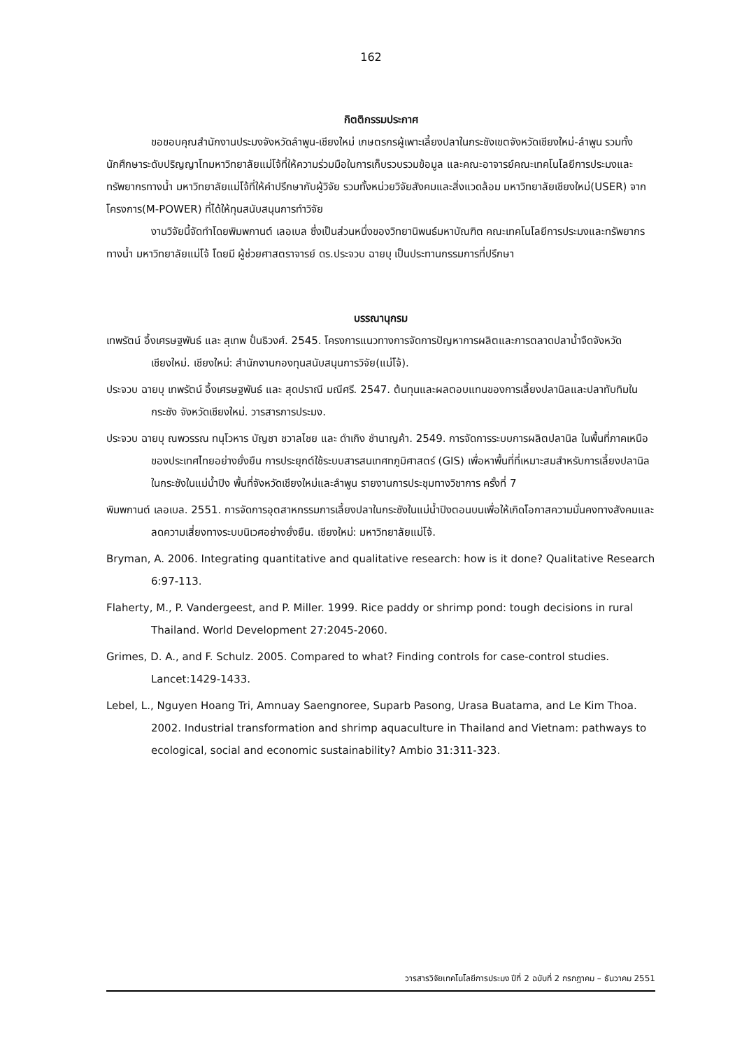162
กิตติกรรมประกาศ
ขอขอบคุณสำนักงานประมงจังหวัดลำพูน-เชียงใหม่ เกษตรกรผู้เพาะเลี้ยงปลาในกระชังเขตจังหวัดเชียงใหม่-ลำพูน รวมทั้งนักศึกษาระดับปริญญาโทมหาวิทยาลัยแม่โจ้ที่ให้ความร่วมมือในการเก็บรวบรวมข้อมูล และคณะอาจารย์คณะเทคโนโลยีการประมงและทรัพยากรทางน้ำ มหาวิทยาลัยแม่โจ้ที่ให้คำปรึกษากับผู้วิจัย รวมทั้งหน่วยวิจัยสังคมและสิ่งแวดล้อม มหาวิทยาลัยเชียงใหม่(USER) จากโครงการ(M-POWER) ที่ได้ให้ทุนสนับสนุนการทำวิจัย
งานวิจัยนี้จัดทำโดยพิมพกานต์ เลอเบล ซึ่งเป็นส่วนหนึ่งของวิทยานิพนธ์มหาบัณฑิต คณะเทคโนโลยีการประมงและทรัพยากรทางน้ำ มหาวิทยาลัยแม่โจ้ โดยมี ผู้ช่วยศาสตราจารย์ ดร.ประจวบ ฉายบุ เป็นประทานกรรมการที่ปรึกษา
บรรณานุกรม
เทพรัตน์ อึ้งเศรษฐพันธ์ และ สุเทพ ปั๋นธิวงศ์. 2545. โครงการแนวทางการจัดการปัญหาการผลิตและการตลาดปลาน้ำจืดจังหวัดเชียงใหม่. เชียงใหม่: สำนักงานกองทุนสนับสนุนการวิจัย(แม่โจ้).
ประจวบ ฉายบุ เทพรัตน์ อึ้งเศรษฐพันธ์ และ สุดปราณี มณีศรี. 2547. ต้นทุนและผลตอบแทนของการเลี้ยงปลานิลและปลาทับทิมในกระชัง จังหวัดเชียงใหม่. วารสารการประมง.
ประจวบ ฉายบุ ณพวรรณ ทนุโวหาร บัญชา ชวาลไชย และ ดำเกิง ชำนาญค้า. 2549. การจัดการระบบการผลิตปลานิล ในพื้นที่ภาคเหนือของประเทศไทยอย่างยั่งยืน การประยุกต์ใช้ระบบสารสนเทศทภูมิศาสตร์ (GIS) เพื่อหาพื้นที่ที่เหมาะสมสำหรับการเลี้ยงปลานิลในกระชังในแม่น้ำปิง พื้นที่จังหวัดเชียงใหม่และลำพูน รายงานการประชุมทางวิชาการ ครั้งที่ 7
พิมพกานต์ เลอเบล. 2551. การจัดการอุตสาหกรรมการเลี้ยงปลาในกระชังในแม่น้ำปิงตอนบนเพื่อให้เกิดโอกาสความมั่นคงทางสังคมและลดความเสี่ยงทางระบบนิเวศอย่างยั่งยืน. เชียงใหม่: มหาวิทยาลัยแม่โจ้.
Bryman, A. 2006. Integrating quantitative and qualitative research: how is it done? Qualitative Research 6:97-113.
Flaherty, M., P. Vandergeest, and P. Miller. 1999. Rice paddy or shrimp pond: tough decisions in rural Thailand. World Development 27:2045-2060.
Grimes, D. A., and F. Schulz. 2005. Compared to what? Finding controls for case-control studies. Lancet:1429-1433.
Lebel, L., Nguyen Hoang Tri, Amnuay Saengnoree, Suparb Pasong, Urasa Buatama, and Le Kim Thoa. 2002. Industrial transformation and shrimp aquaculture in Thailand and Vietnam: pathways to ecological, social and economic sustainability? Ambio 31:311-323.
วารสารวิจัยเทคโนโลยีการประมง ปีที่ 2 ฉบับที่ 2 กรกฎาคม – ธันวาคม 2551